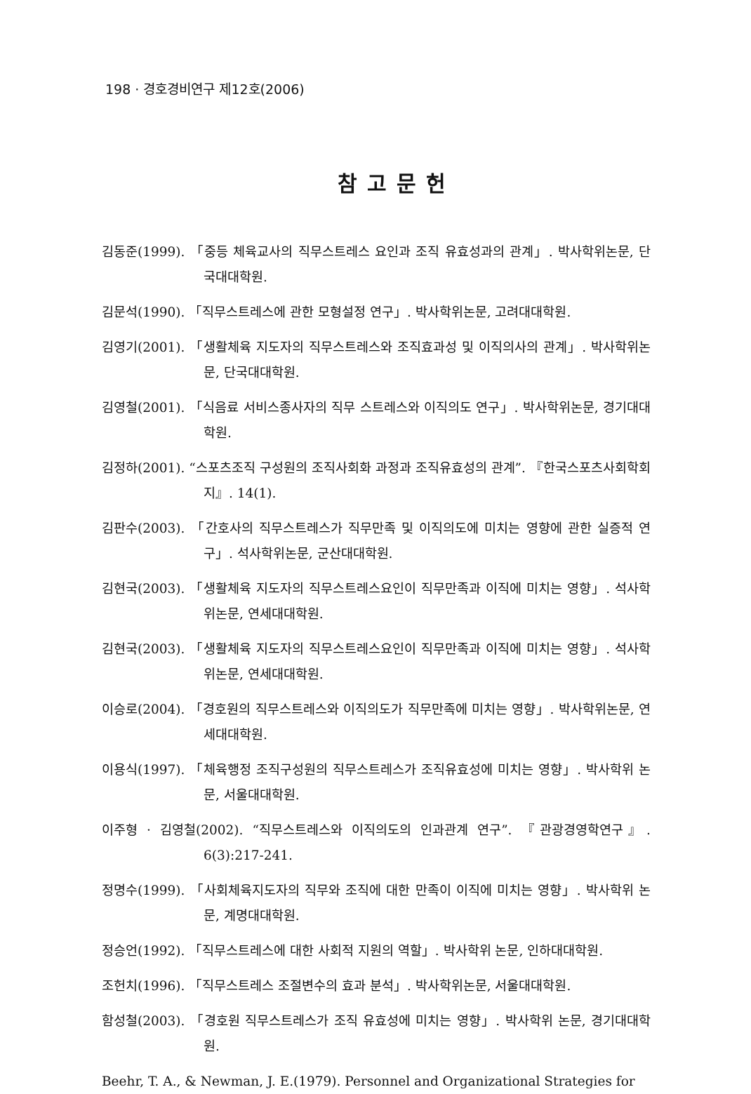198 · 경호경비연구 제12호(2006)
참고문헌
김동준(1999). 「중등 체육교사의 직무스트레스 요인과 조직 유효성과의 관계」. 박사학위논문, 단국대대학원.
김문석(1990). 「직무스트레스에 관한 모형설정 연구」. 박사학위논문, 고려대대학원.
김영기(2001). 「생활체육 지도자의 직무스트레스와 조직효과성 및 이직의사의 관계」. 박사학위논문, 단국대대학원.
김영철(2001). 「식음료 서비스종사자의 직무 스트레스와 이직의도 연구」. 박사학위논문, 경기대대학원.
김정하(2001). “스포츠조직 구성원의 조직사회화 과정과 조직유효성의 관계”. 『한국스포츠사회학회지』. 14(1).
김판수(2003). 「간호사의 직무스트레스가 직무만족 및 이직의도에 미치는 영향에 관한 실증적 연구」. 석사학위논문, 군산대대학원.
김현국(2003). 「생활체육 지도자의 직무스트레스요인이 직무만족과 이직에 미치는 영향」. 석사학위논문, 연세대대학원.
김현국(2003). 「생활체육 지도자의 직무스트레스요인이 직무만족과 이직에 미치는 영향」. 석사학위논문, 연세대대학원.
이승로(2004). 「경호원의 직무스트레스와 이직의도가 직무만족에 미치는 영향」. 박사학위논문, 연세대대학원.
이용식(1997). 「체육행정 조직구성원의 직무스트레스가 조직유효성에 미치는 영향」. 박사학위 논문, 서울대대학원.
이주형 · 김영철(2002). “직무스트레스와 이직의도의 인과관계 연구”. 『관광경영학연구』. 6(3):217-241.
정명수(1999). 「사회체육지도자의 직무와 조직에 대한 만족이 이직에 미치는 영향」. 박사학위 논문, 계명대대학원.
정승언(1992). 「직무스트레스에 대한 사회적 지원의 역할」. 박사학위 논문, 인하대대학원.
조헌치(1996). 「직무스트레스 조절변수의 효과 분석」. 박사학위논문, 서울대대학원.
함성철(2003). 「경호원 직무스트레스가 조직 유효성에 미치는 영향」. 박사학위 논문, 경기대대학원.
Beehr, T. A., & Newman, J. E.(1979). Personnel and Organizational Strategies for